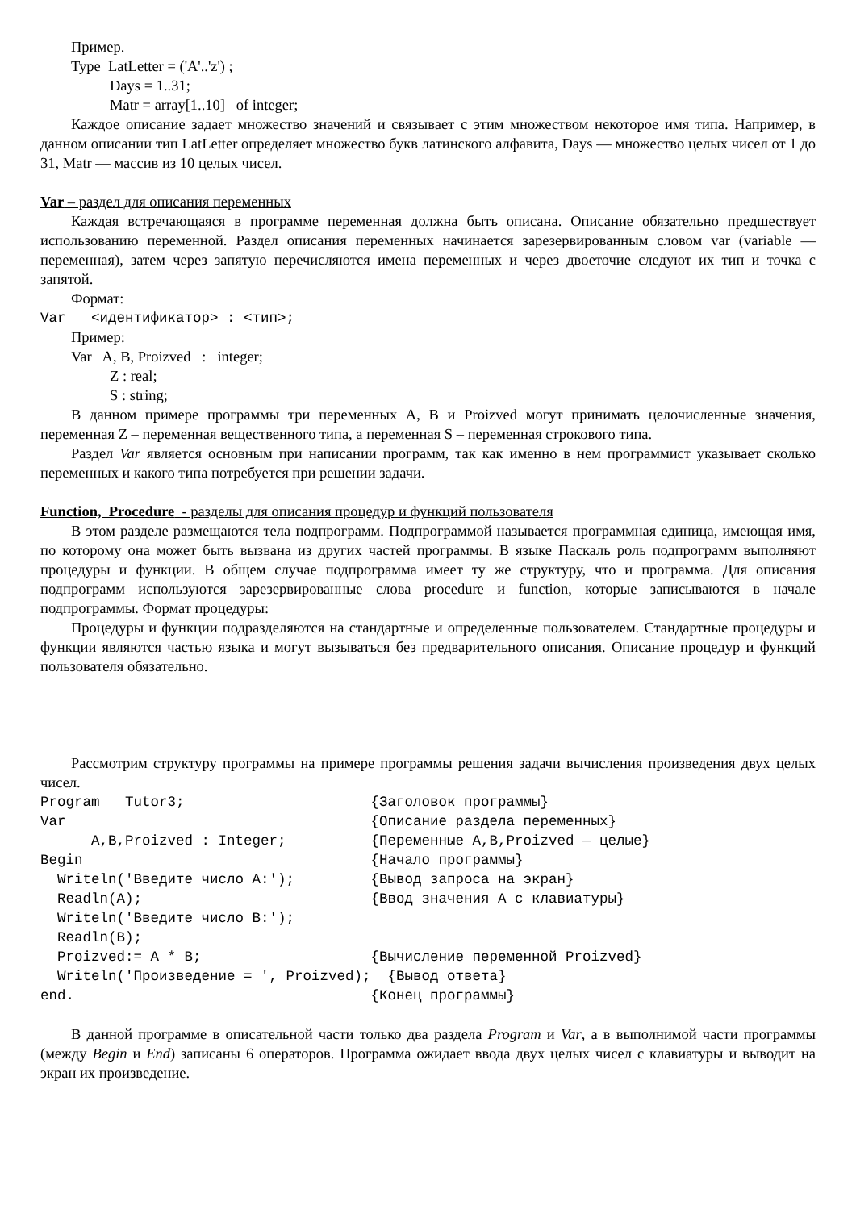Пример.
Type LatLetter = ('A'..'z') ;
Days = 1..31;
Matr = array[1..10] of integer;
Каждое описание задает множество значений и связывает с этим множеством некоторое имя типа. Например, в данном описании тип LatLetter определяет множество букв латинского алфавита, Days — множество целых чисел от 1 до 31, Matr — массив из 10 целых чисел.
Var – раздел для описания переменных
Каждая встречающаяся в программе переменная должна быть описана. Описание обязательно предшествует использованию переменной. Раздел описания переменных начинается зарезервированным словом var (variable — переменная), затем через запятую перечисляются имена переменных и через двоеточие следуют их тип и точка с запятой.
Формат:
Var <идентификатор> : <тип>;
Пример:
Var A, B, Proizved : integer;
Z : real;
S : string;
В данном примере программы три переменных A, B и Proizved могут принимать целочисленные значения, переменная Z – переменная вещественного типа, а переменная S – переменная строкового типа.
Раздел Var является основным при написании программ, так как именно в нем программист указывает сколько переменных и какого типа потребуется при решении задачи.
Function, Procedure - разделы для описания процедур и функций пользователя
В этом разделе размещаются тела подпрограмм. Подпрограммой называется программная единица, имеющая имя, по которому она может быть вызвана из других частей программы. В языке Паскаль роль подпрограмм выполняют процедуры и функции. В общем случае подпрограмма имеет ту же структуру, что и программа. Для описания подпрограмм используются зарезервированные слова procedure и function, которые записываются в начале подпрограммы. Формат процедуры:
Процедуры и функции подразделяются на стандартные и определенные пользователем. Стандартные процедуры и функции являются частью языка и могут вызываться без предварительного описания. Описание процедур и функций пользователя обязательно.
Рассмотрим структуру программы на примере программы решения задачи вычисления произведения двух целых чисел.
Program Tutor3; {Заголовок программы} Var {Описание раздела переменных} A,B,Proizved : Integer; {Переменные A,B,Proizved — целые} Begin {Начало программы} Writeln('Введите число A:'); {Вывод запроса на экран} Readln(A); {Ввод значения A с клавиатуры} Writeln('Введите число B:'); Readln(B); Proizved:= A * B; {Вычисление переменной Proizved} Writeln('Произведение = ', Proizved); {Вывод ответа} end. {Конец программы}
В данной программе в описательной части только два раздела Program и Var, а в выполнимой части программы (между Begin и End) записаны 6 операторов. Программа ожидает ввода двух целых чисел с клавиатуры и выводит на экран их произведение.